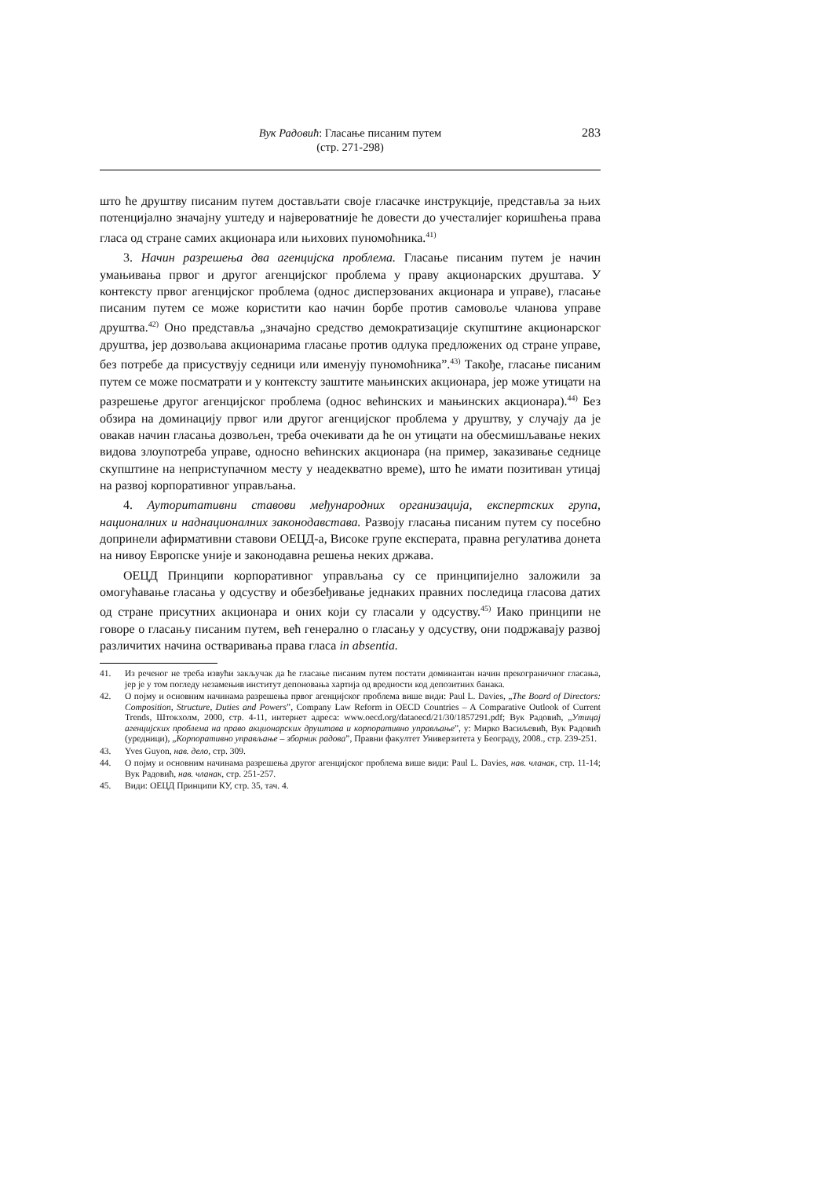Вук Радовић: Гласање писаним путем
(стр. 271-298)
283
што ће друштву писаним путем достављати своје гласачке инструкције, представља за њих потенцијално значајну уштеду и највероватније ће довести до учесталијег коришћења права гласа од стране самих акционара или њихових пуномоћника.<sup>41)</sup>
3. Начин разрешења два агенцијска проблема. Гласање писаним путем је начин умањивања првог и другог агенцијског проблема у праву акционарских друштава. У контексту првог агенцијског проблема (однос дисперзованих акционара и управе), гласање писаним путем се може користити као начин борбе против самовоље чланова управе друштва.<sup>42)</sup> Оно представља „значајно средство демократизације скупштине акционарског друштва, јер дозвољава акционарима гласање против одлука предложених од стране управе, без потребе да присуствују седници или именују пуномоћника”.<sup>43)</sup> Такође, гласање писаним путем се може посматрати и у контексту заштите мањинских акционара, јер може утицати на разрешење другог агенцијског проблема (однос већинских и мањинских акционара).<sup>44)</sup> Без обзира на доминацију првог или другог агенцијског проблема у друштву, у случају да је овакав начин гласања дозвољен, треба очекивати да ће он утицати на обесмишљавање неких видова злоупотреба управе, односно већинских акционара (на пример, заказивање седнице скупштине на неприступачном месту у неадекватно време), што ће имати позитиван утицај на развој корпоративног управљања.
4. Ауторитативни ставови међународних организација, експертских група, националних и наднационалних законодавстава. Развоју гласања писаним путем су посебно допринели афирмативни ставови ОЕЦД-а, Високе групе експерата, правна регулатива донета на нивоу Европске уније и законодавна решења неких држава.
ОЕЦД Принципи корпоративног управљања су се принципијелно заложили за омогућавање гласања у одсуству и обезбеђивање једнаких правних последица гласова датих од стране присутних акционара и оних који су гласали у одсуству.<sup>45)</sup> Иако принципи не говоре о гласању писаним путем, већ генерално о гласању у одсуству, они подржавају развој различитих начина остваривања права гласа in absentia.
41. Из реченог не треба извући закључак да ће гласање писаним путем постати доминантан начин прекограничног гласања, јер је у том погледу незамењив институт депоновања хартија од вредности код депозитних банака.
42. О појму и основним начинама разрешења првог агенцијског проблема више види: Paul L. Davies, „The Board of Directors: Composition, Structure, Duties and Powers”, Company Law Reform in OECD Countries – A Comparative Outlook of Current Trends, Штокхолм, 2000, стр. 4-11, интернет адреса: www.oecd.org/dataoecd/21/30/1857291.pdf; Вук Радовић, „Утицај агенцијских проблема на право акционарских друштава и корпоративно управљање”, у: Мирко Васиљевић, Вук Радовић (уредници), „Корпоративно управљање – зборник радова”, Правни факултет Универзитета у Београду, 2008., стр. 239-251.
43. Yves Guyon, нав. дело, стр. 309.
44. О појму и основним начинама разрешења другог агенцијског проблема више види: Paul L. Davies, нав. чланак, стр. 11-14; Вук Радовић, нав. чланак, стр. 251-257.
45. Види: ОЕЦД Принципи КУ, стр. 35, тач. 4.